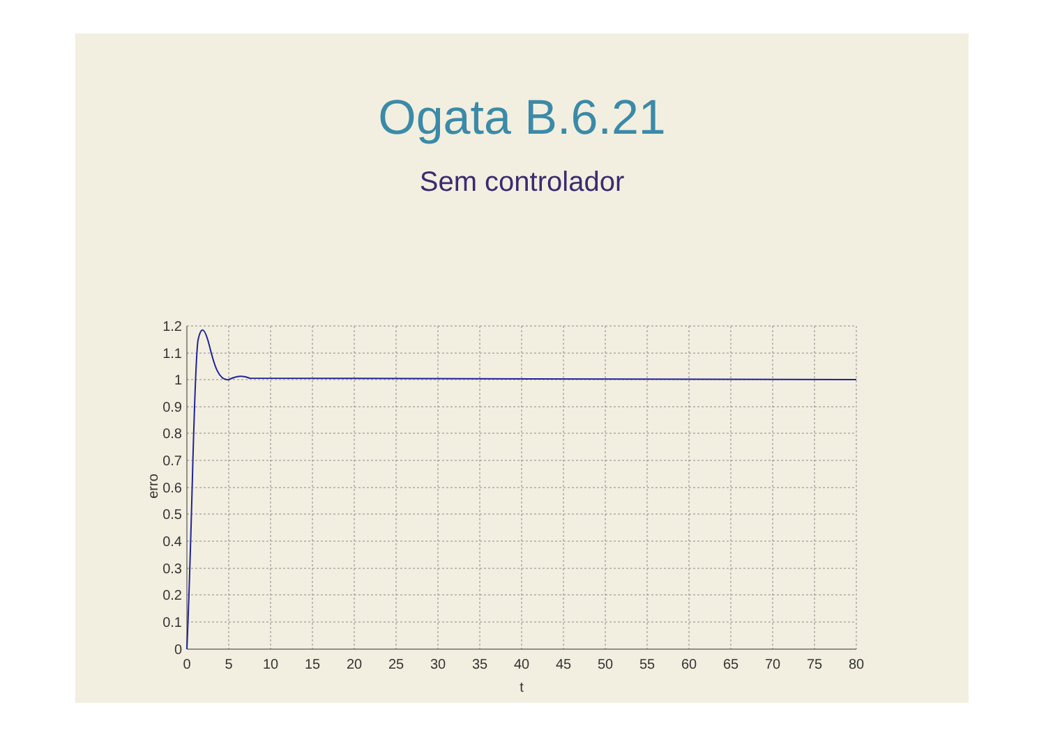Ogata B.6.21
Sem controlador
1.2
1.1
1
0.9
0.8
0.7
0.6
0.5
0.4
0.3
0.2
0.1
0
0
5
10
15
20
25
30
35
40
45
50
55
60
65
70
75
80
t
erro